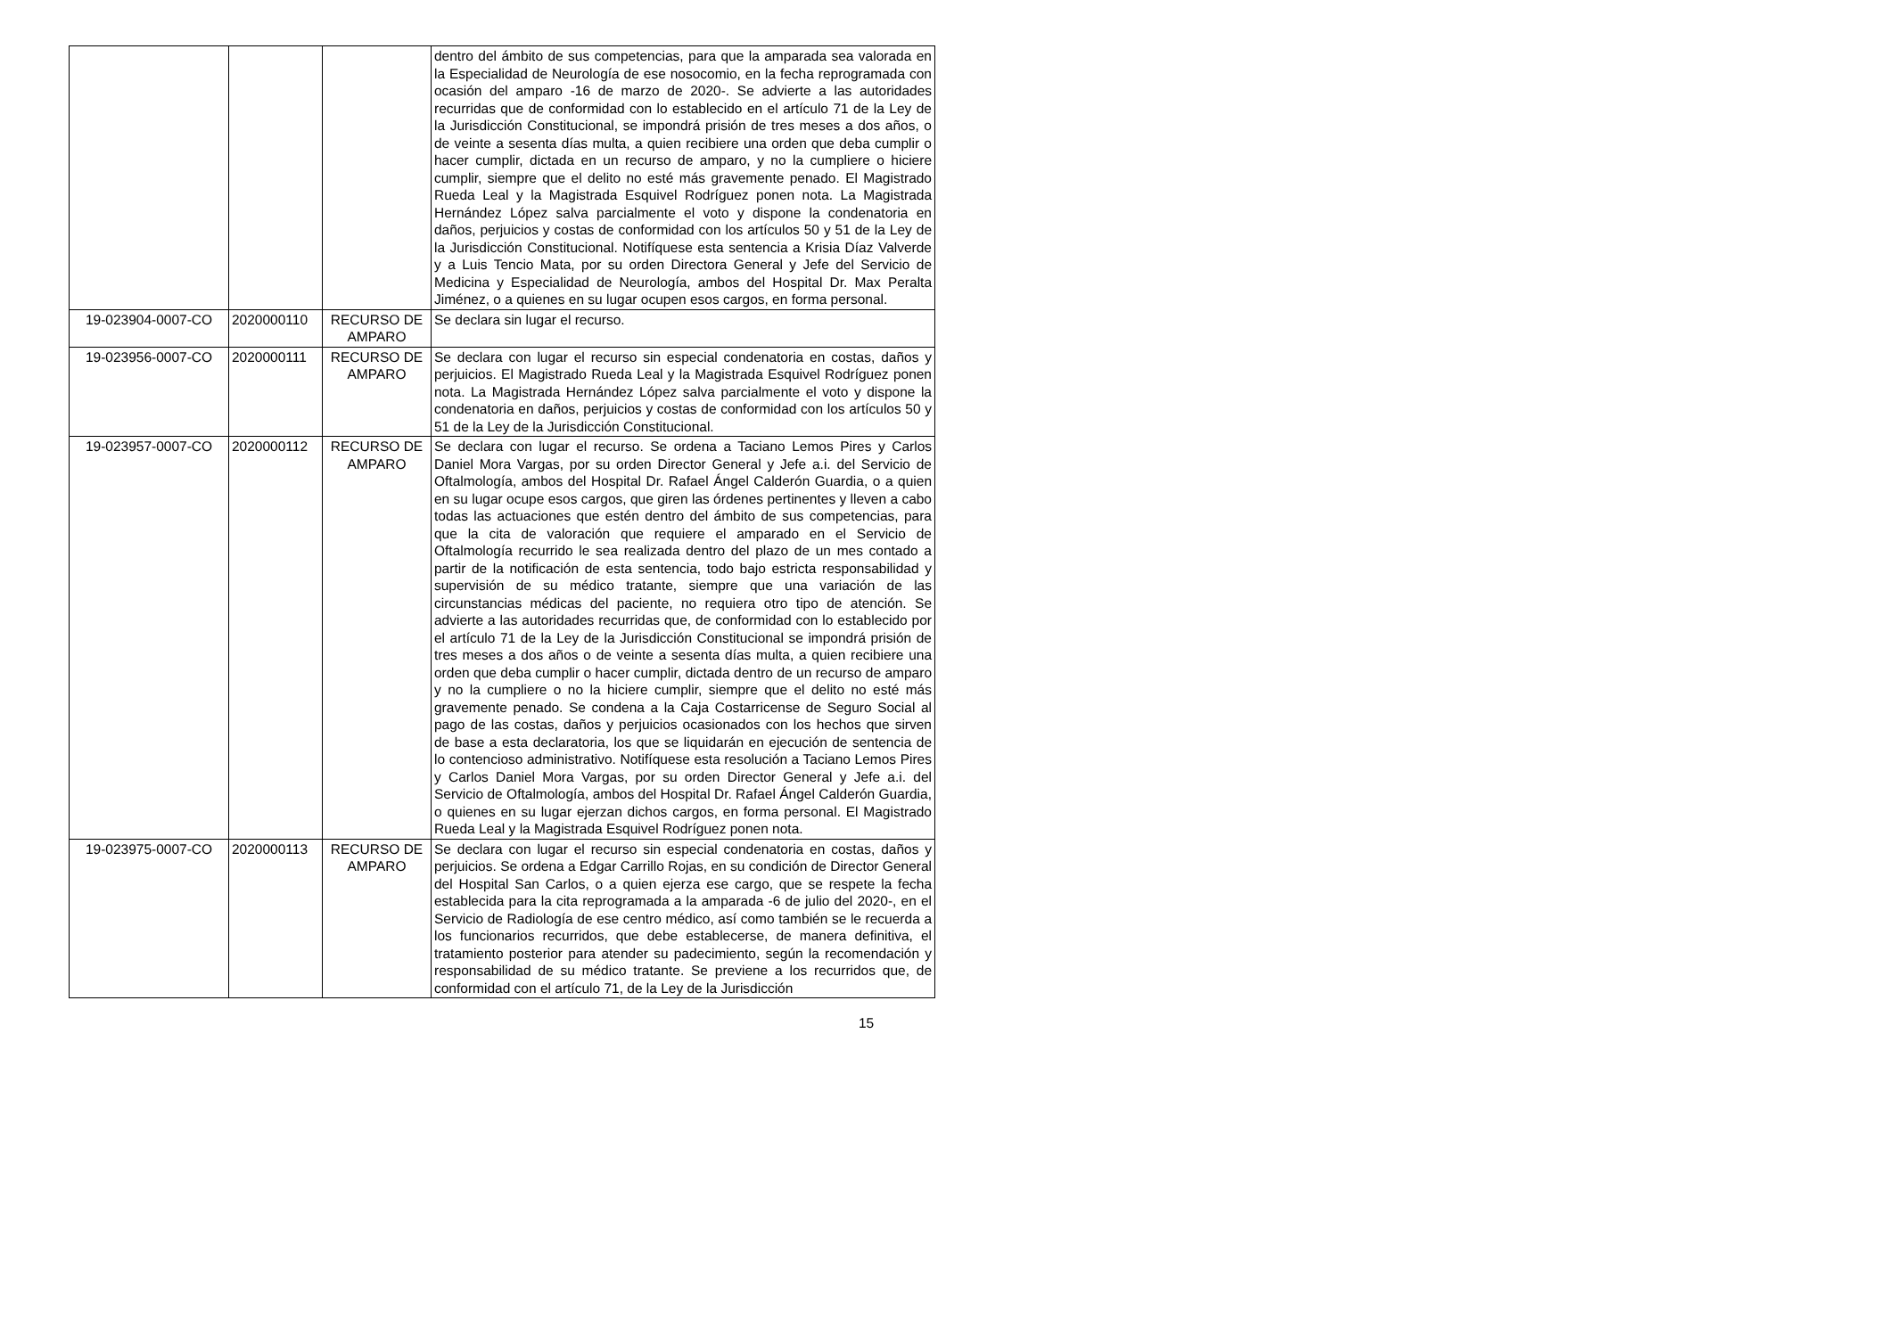| | | | dentro del ámbito de sus competencias, para que la amparada sea valorada en la Especialidad de Neurología de ese nosocomio, en la fecha reprogramada con ocasión del amparo -16 de marzo de 2020-. Se advierte a las autoridades recurridas que de conformidad con lo establecido en el artículo 71 de la Ley de la Jurisdicción Constitucional, se impondrá prisión de tres meses a dos años, o de veinte a sesenta días multa, a quien recibiere una orden que deba cumplir o hacer cumplir, dictada en un recurso de amparo, y no la cumpliere o hiciere cumplir, siempre que el delito no esté más gravemente penado. El Magistrado Rueda Leal y la Magistrada Esquivel Rodríguez ponen nota. La Magistrada Hernández López salva parcialmente el voto y dispone la condenatoria en daños, perjuicios y costas de conformidad con los artículos 50 y 51 de la Ley de la Jurisdicción Constitucional. Notifíquese esta sentencia a Krisia Díaz Valverde y a Luis Tencio Mata, por su orden Directora General y Jefe del Servicio de Medicina y Especialidad de Neurología, ambos del Hospital Dr. Max Peralta Jiménez, o a quienes en su lugar ocupen esos cargos, en forma personal. |
| 19-023904-0007-CO | 2020000110 | RECURSO DE AMPARO | Se declara sin lugar el recurso. |
| 19-023956-0007-CO | 2020000111 | RECURSO DE AMPARO | Se declara con lugar el recurso sin especial condenatoria en costas, daños y perjuicios. El Magistrado Rueda Leal y la Magistrada Esquivel Rodríguez ponen nota. La Magistrada Hernández López salva parcialmente el voto y dispone la condenatoria en daños, perjuicios y costas de conformidad con los artículos 50 y 51 de la Ley de la Jurisdicción Constitucional. |
| 19-023957-0007-CO | 2020000112 | RECURSO DE AMPARO | Se declara con lugar el recurso. Se ordena a Taciano Lemos Pires y Carlos Daniel Mora Vargas, por su orden Director General y Jefe a.i. del Servicio de Oftalmología, ambos del Hospital Dr. Rafael Ángel Calderón Guardia, o a quien en su lugar ocupe esos cargos, que giren las órdenes pertinentes y lleven a cabo todas las actuaciones que estén dentro del ámbito de sus competencias, para que la cita de valoración que requiere el amparado en el Servicio de Oftalmología recurrido le sea realizada dentro del plazo de un mes contado a partir de la notificación de esta sentencia, todo bajo estricta responsabilidad y supervisión de su médico tratante, siempre que una variación de las circunstancias médicas del paciente, no requiera otro tipo de atención. Se advierte a las autoridades recurridas que, de conformidad con lo establecido por el artículo 71 de la Ley de la Jurisdicción Constitucional se impondrá prisión de tres meses a dos años o de veinte a sesenta días multa, a quien recibiere una orden que deba cumplir o hacer cumplir, dictada dentro de un recurso de amparo y no la cumpliere o no la hiciere cumplir, siempre que el delito no esté más gravemente penado. Se condena a la Caja Costarricense de Seguro Social al pago de las costas, daños y perjuicios ocasionados con los hechos que sirven de base a esta declaratoria, los que se liquidarán en ejecución de sentencia de lo contencioso administrativo. Notifíquese esta resolución a Taciano Lemos Pires y Carlos Daniel Mora Vargas, por su orden Director General y Jefe a.i. del Servicio de Oftalmología, ambos del Hospital Dr. Rafael Ángel Calderón Guardia, o quienes en su lugar ejerzan dichos cargos, en forma personal. El Magistrado Rueda Leal y la Magistrada Esquivel Rodríguez ponen nota. |
| 19-023975-0007-CO | 2020000113 | RECURSO DE AMPARO | Se declara con lugar el recurso sin especial condenatoria en costas, daños y perjuicios. Se ordena a Edgar Carrillo Rojas, en su condición de Director General del Hospital San Carlos, o a quien ejerza ese cargo, que se respete la fecha establecida para la cita reprogramada a la amparada -6 de julio del 2020-, en el Servicio de Radiología de ese centro médico, así como también se le recuerda a los funcionarios recurridos, que debe establecerse, de manera definitiva, el tratamiento posterior para atender su padecimiento, según la recomendación y responsabilidad de su médico tratante. Se previene a los recurridos que, de conformidad con el artículo 71, de la Ley de la Jurisdicción |
15